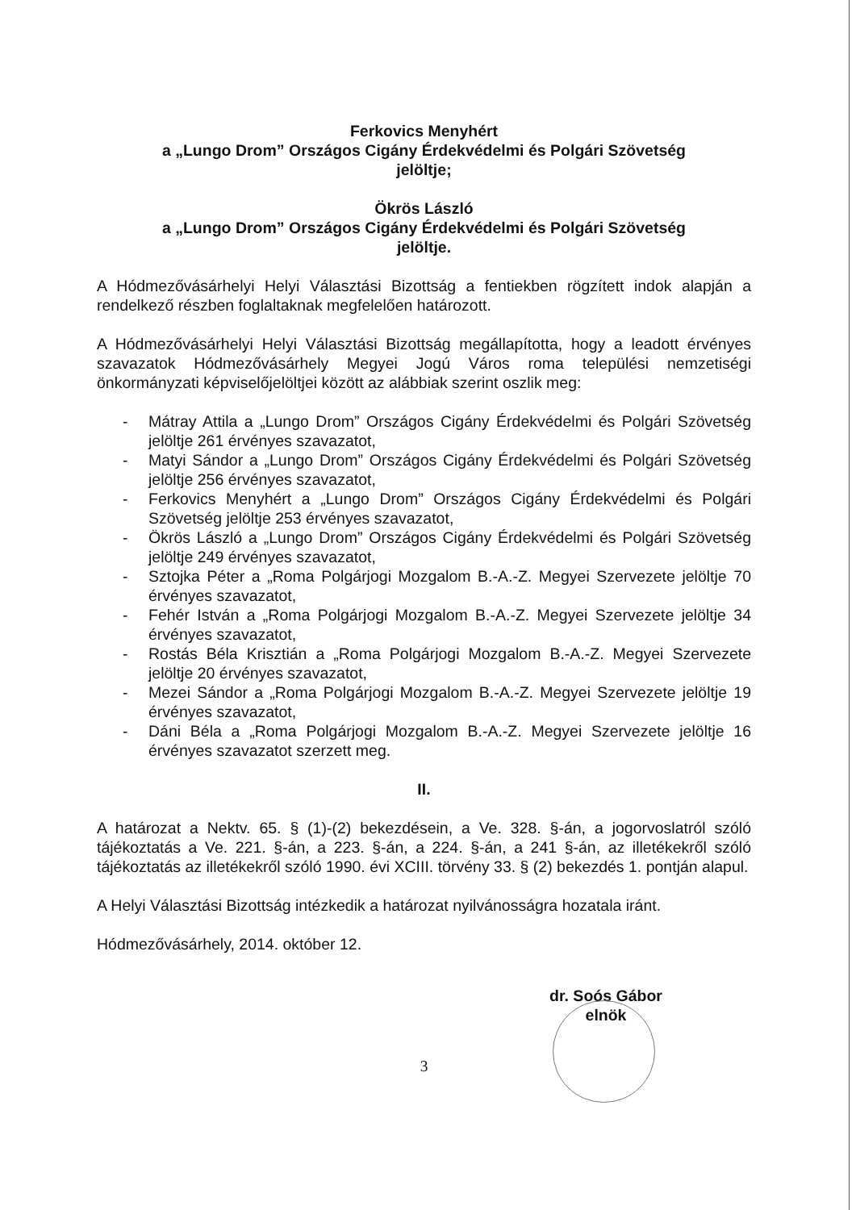Ferkovics Menyhért
a „Lungo Drom” Országos Cigány Érdekvédelmi és Polgári Szövetség
jelöltje;
Ökrös László
a „Lungo Drom” Országos Cigány Érdekvédelmi és Polgári Szövetség
jelöltje.
A Hódmezővásárhelyi Helyi Választási Bizottság a fentiekben rögzített indok alapján a rendelkező részben foglaltaknak megfelelően határozott.
A Hódmezővásárhelyi Helyi Választási Bizottság megállapította, hogy a leadott érvényes szavazatok Hódmezővásárhely Megyei Jogú Város roma települési nemzetiségi önkormányzati képviselőjelöltjei között az alábbiak szerint oszlik meg:
- Mátray Attila a „Lungo Drom” Országos Cigány Érdekvédelmi és Polgári Szövetség jelöltje 261 érvényes szavazatot,
- Matyi Sándor a „Lungo Drom” Országos Cigány Érdekvédelmi és Polgári Szövetség jelöltje 256 érvényes szavazatot,
- Ferkovics Menyhért a „Lungo Drom” Országos Cigány Érdekvédelmi és Polgári Szövetség jelöltje 253 érvényes szavazatot,
- Ökrös László a „Lungo Drom” Országos Cigány Érdekvédelmi és Polgári Szövetség jelöltje 249 érvényes szavazatot,
- Sztojka Péter a „Roma Polgárjogi Mozgalom B.-A.-Z. Megyei Szervezete jelöltje 70 érvényes szavazatot,
- Fehér István a „Roma Polgárjogi Mozgalom B.-A.-Z. Megyei Szervezete jelöltje 34 érvényes szavazatot,
- Rostás Béla Krisztián a „Roma Polgárjogi Mozgalom B.-A.-Z. Megyei Szervezete jelöltje 20 érvényes szavazatot,
- Mezei Sándor a „Roma Polgárjogi Mozgalom B.-A.-Z. Megyei Szervezete jelöltje 19 érvényes szavazatot,
- Dáni Béla a „Roma Polgárjogi Mozgalom B.-A.-Z. Megyei Szervezete jelöltje 16 érvényes szavazatot szerzett meg.
II.
A határozat a Nektv. 65. § (1)-(2) bekezdésein, a Ve. 328. §-án, a jogorvoslatról szóló tájékoztatás a Ve. 221. §-án, a 223. §-án, a 224. §-án, a 241 §-án, az illetékekről szóló tájékoztatás az illetékekről szóló 1990. évi XCIII. törvény 33. § (2) bekezdés 1. pontján alapul.
A Helyi Választási Bizottság intézkedik a határozat nyilvánosságra hozatala iránt.
Hódmezővásárhely, 2014. október 12.
dr. Soós Gábor
elnök
3